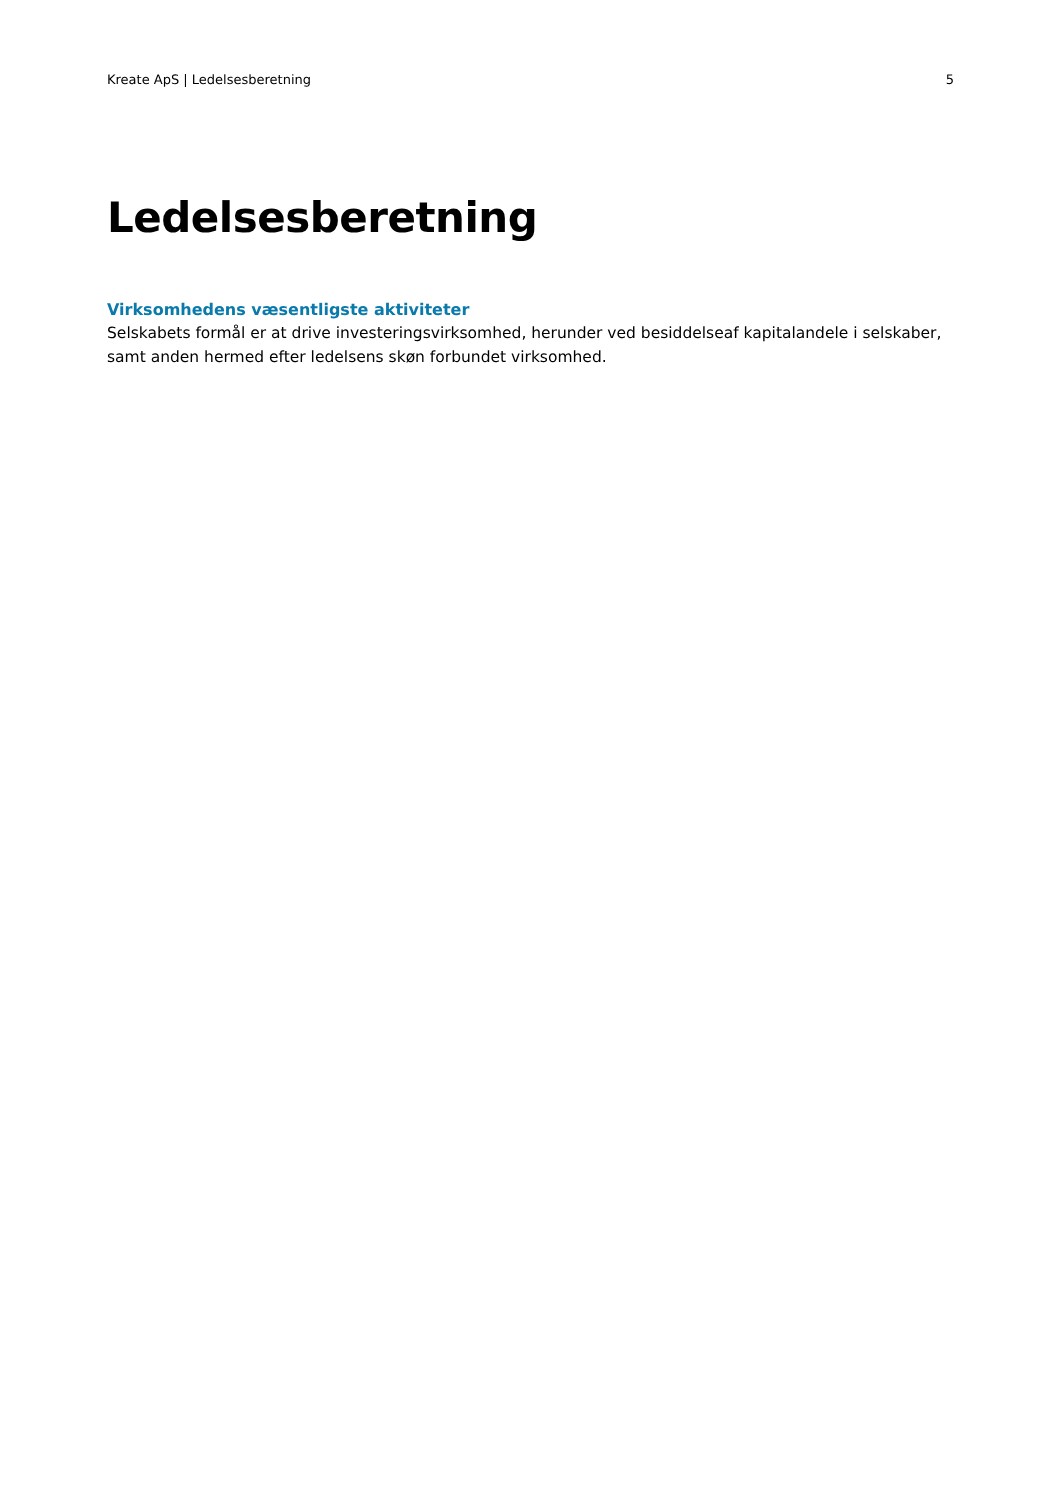Kreate ApS | Ledelsesberetning 5
Ledelsesberetning
Virksomhedens væsentligste aktiviteter
Selskabets formål er at drive investeringsvirksomhed, herunder ved besiddelseaf kapitalandele i selskaber, samt anden hermed efter ledelsens skøn forbundet virksomhed.